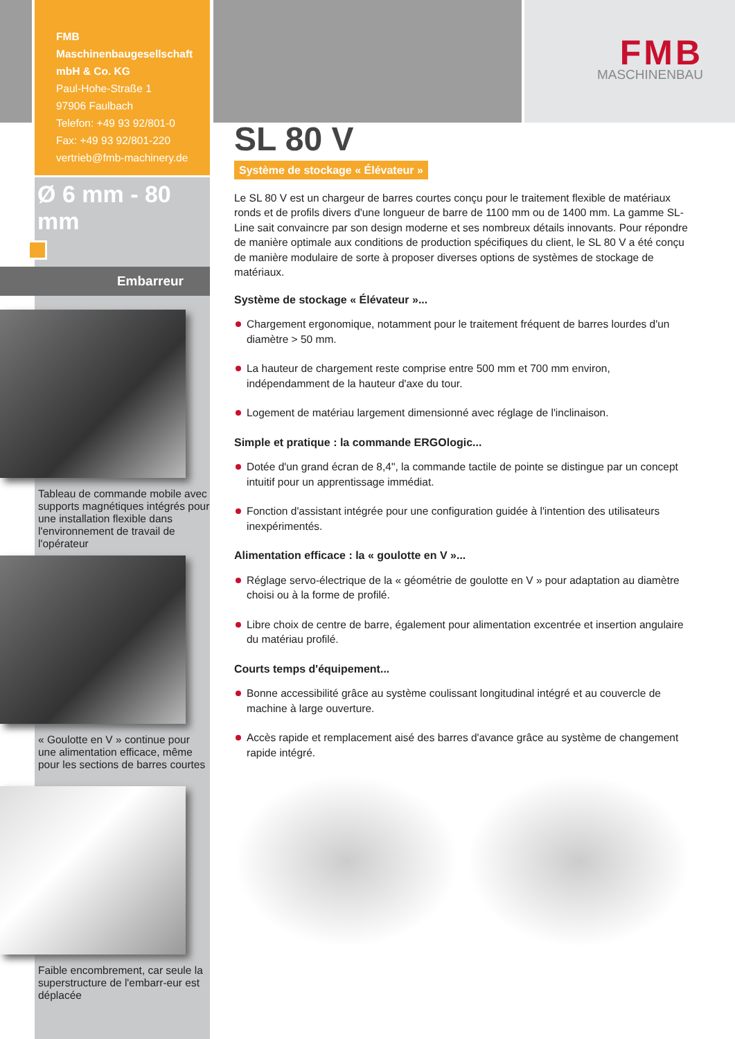FMB Maschinenbaugesellschaft mbH & Co. KG
Paul-Hohe-Straße 1
97906 Faulbach
Telefon: +49 93 92/801-0
Fax: +49 93 92/801-220
vertrieb@fmb-machinery.de
Ø 6 mm - 80 mm
Embarreur
Tableau de commande mobile avec supports magnétiques intégrés pour une installation flexible dans l'environnement de travail de l'opérateur
« Goulotte en V » continue pour une alimentation efficace, même pour les sections de barres courtes
Faible encombrement, car seule la superstructure de l'embarr-eur est déplacée
FMB
MASCHINENBAU
SL 80 V
Système de stockage « Élévateur »
Le SL 80 V est un chargeur de barres courtes conçu pour le traitement flexible de matériaux ronds et de profils divers d'une longueur de barre de 1100 mm ou de 1400 mm. La gamme SL-Line sait convaincre par son design moderne et ses nombreux détails innovants. Pour répondre de manière optimale aux conditions de production spécifiques du client, le SL 80 V a été conçu de manière modulaire de sorte à proposer diverses options de systèmes de stockage de matériaux.
Système de stockage « Élévateur »...
Chargement ergonomique, notamment pour le traitement fréquent de barres lourdes d'un diamètre > 50 mm.
La hauteur de chargement reste comprise entre 500 mm et 700 mm environ, indépendamment de la hauteur d'axe du tour.
Logement de matériau largement dimensionné avec réglage de l'inclinaison.
Simple et pratique : la commande ERGOlogic...
Dotée d'un grand écran de 8,4", la commande tactile de pointe se distingue par un concept intuitif pour un apprentissage immédiat.
Fonction d'assistant intégrée pour une configuration guidée à l'intention des utilisateurs inexpérimentés.
Alimentation efficace : la « goulotte en V »...
Réglage servo-électrique de la « géométrie de goulotte en V » pour adaptation au diamètre choisi ou à la forme de profilé.
Libre choix de centre de barre, également pour alimentation excentrée et insertion angulaire du matériau profilé.
Courts temps d'équipement...
Bonne accessibilité grâce au système coulissant longitudinal intégré et au couvercle de machine à large ouverture.
Accès rapide et remplacement aisé des barres d'avance grâce au système de changement rapide intégré.